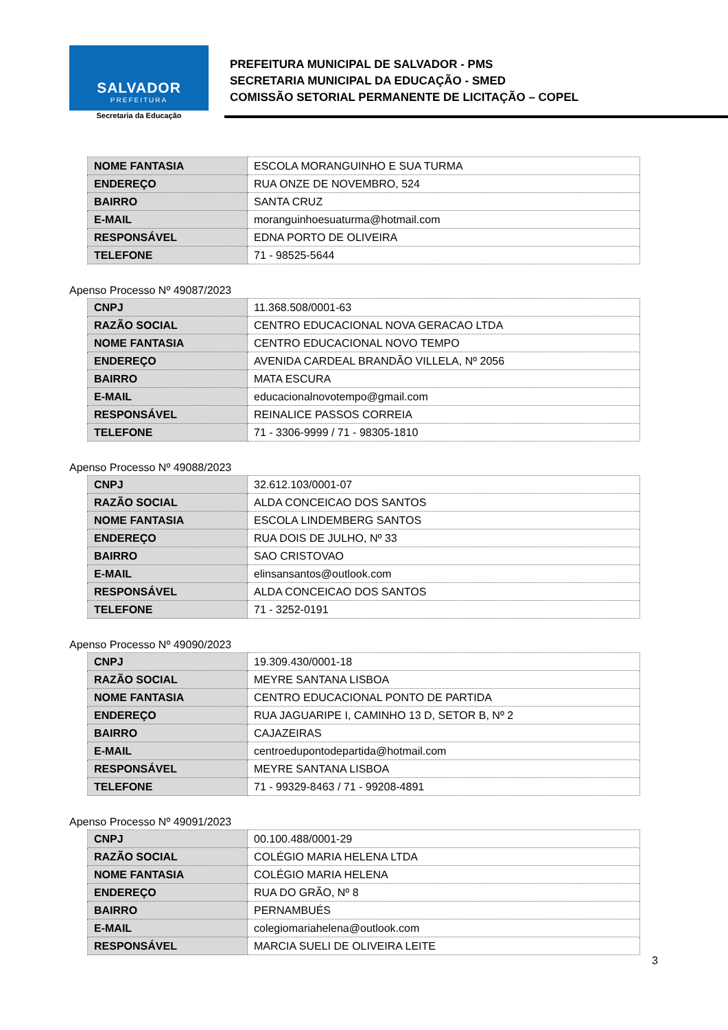SALVADOR
PREFEITURA
Secretaria da Educação
PREFEITURA MUNICIPAL DE SALVADOR - PMS
SECRETARIA MUNICIPAL DA EDUCAÇÃO - SMED
COMISSÃO SETORIAL PERMANENTE DE LICITAÇÃO – COPEL
| NOME FANTASIA | ESCOLA MORANGUINHO E SUA TURMA |
| ENDEREÇO | RUA ONZE DE NOVEMBRO, 524 |
| BAIRRO | SANTA CRUZ |
| E-MAIL | moranguinhoesuaturma@hotmail.com |
| RESPONSÁVEL | EDNA PORTO DE OLIVEIRA |
| TELEFONE | 71 - 98525-5644 |
Apenso Processo Nº 49087/2023
| CNPJ | 11.368.508/0001-63 |
| RAZÃO SOCIAL | CENTRO EDUCACIONAL NOVA GERACAO LTDA |
| NOME FANTASIA | CENTRO EDUCACIONAL NOVO TEMPO |
| ENDEREÇO | AVENIDA CARDEAL BRANDÃO VILLELA, Nº 2056 |
| BAIRRO | MATA ESCURA |
| E-MAIL | educacionalnovotempo@gmail.com |
| RESPONSÁVEL | REINALICE PASSOS CORREIA |
| TELEFONE | 71 - 3306-9999 / 71 - 98305-1810 |
Apenso Processo Nº 49088/2023
| CNPJ | 32.612.103/0001-07 |
| RAZÃO SOCIAL | ALDA CONCEICAO DOS SANTOS |
| NOME FANTASIA | ESCOLA LINDEMBERG SANTOS |
| ENDEREÇO | RUA DOIS DE JULHO, Nº 33 |
| BAIRRO | SAO CRISTOVAO |
| E-MAIL | elinsansantos@outlook.com |
| RESPONSÁVEL | ALDA CONCEICAO DOS SANTOS |
| TELEFONE | 71 - 3252-0191 |
Apenso Processo Nº 49090/2023
| CNPJ | 19.309.430/0001-18 |
| RAZÃO SOCIAL | MEYRE SANTANA LISBOA |
| NOME FANTASIA | CENTRO EDUCACIONAL PONTO DE PARTIDA |
| ENDEREÇO | RUA JAGUARIPE I, CAMINHO 13 D, SETOR B, Nº 2 |
| BAIRRO | CAJAZEIRAS |
| E-MAIL | centroedupontodepartida@hotmail.com |
| RESPONSÁVEL | MEYRE SANTANA LISBOA |
| TELEFONE | 71 - 99329-8463 / 71 - 99208-4891 |
Apenso Processo Nº 49091/2023
| CNPJ | 00.100.488/0001-29 |
| RAZÃO SOCIAL | COLÉGIO MARIA HELENA LTDA |
| NOME FANTASIA | COLÉGIO MARIA HELENA |
| ENDEREÇO | RUA DO GRÃO, Nº 8 |
| BAIRRO | PERNAMBUÉS |
| E-MAIL | colegiomariahelena@outlook.com |
| RESPONSÁVEL | MARCIA SUELI DE OLIVEIRA LEITE |
3